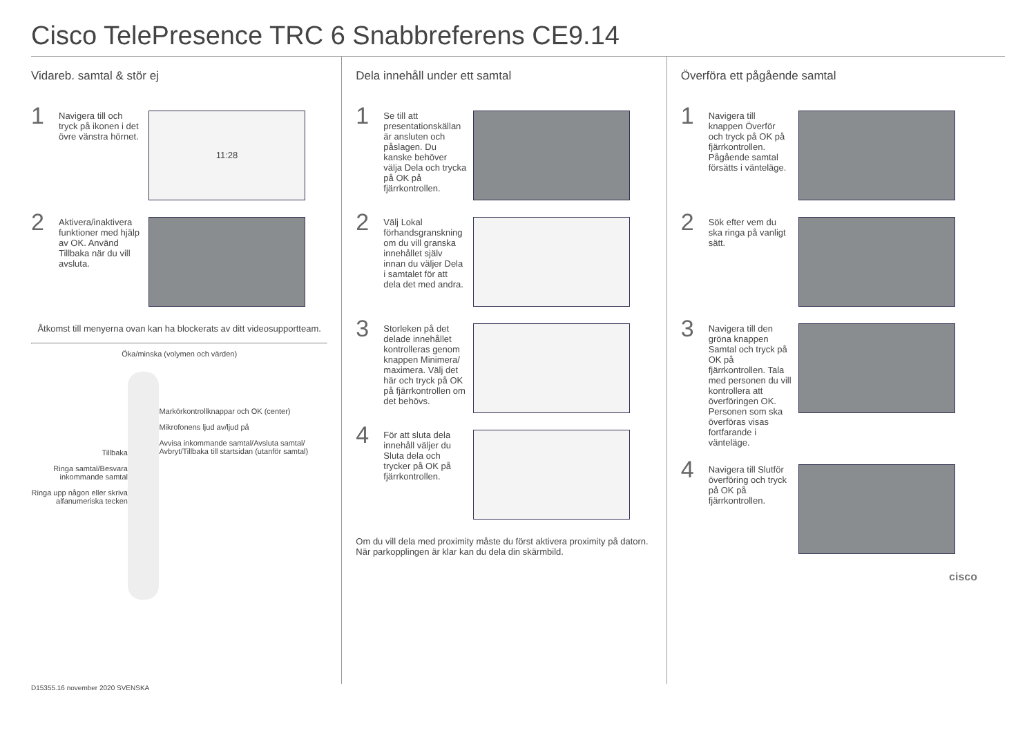Cisco TelePresence TRC 6 Snabbreferens CE9.14
Vidareb. samtal & stör ej
1
Navigera till och tryck på ikonen i det övre vänstra hörnet.
11:28
2
Aktivera/inaktivera funktioner med hjälp av OK. Använd Tillbaka när du vill avsluta.
Åtkomst till menyerna ovan kan ha blockerats av ditt videosupportteam.
Öka/minska (volymen och värden)
Tillbaka
Ringa samtal/Besvara inkommande samtal
Ringa upp någon eller skriva alfanumeriska tecken
Markörkontrollknappar och OK (center)
Mikrofonens ljud av/ljud på
Avvisa inkommande samtal/Avsluta samtal/ Avbryt/Tillbaka till startsidan (utanför samtal)
Dela innehåll under ett samtal
1
Se till att presentationskällan är ansluten och påslagen. Du kanske behöver välja Dela och trycka på OK på fjärrkontrollen.
2
Välj Lokal förhandsgranskning om du vill granska innehållet själv innan du väljer Dela i samtalet för att dela det med andra.
3
Storleken på det delade innehållet kontrolleras genom knappen Minimera/ maximera. Välj det här och tryck på OK på fjärrkontrollen om det behövs.
4
För att sluta dela innehåll väljer du Sluta dela och trycker på OK på fjärrkontrollen.
Om du vill dela med proximity måste du först aktivera proximity på datorn. När parkopplingen är klar kan du dela din skärmbild.
Överföra ett pågående samtal
1
Navigera till knappen Överför och tryck på OK på fjärrkontrollen. Pågående samtal försätts i vänteläge.
2
Sök efter vem du ska ringa på vanligt sätt.
3
Navigera till den gröna knappen Samtal och tryck på OK på fjärrkontrollen. Tala med personen du vill kontrollera att överföringen OK. Personen som ska överföras visas fortfarande i vänteläge.
4
Navigera till Slutför överföring och tryck på OK på fjärrkontrollen.
cisco
D15355.16 november 2020 SVENSKA